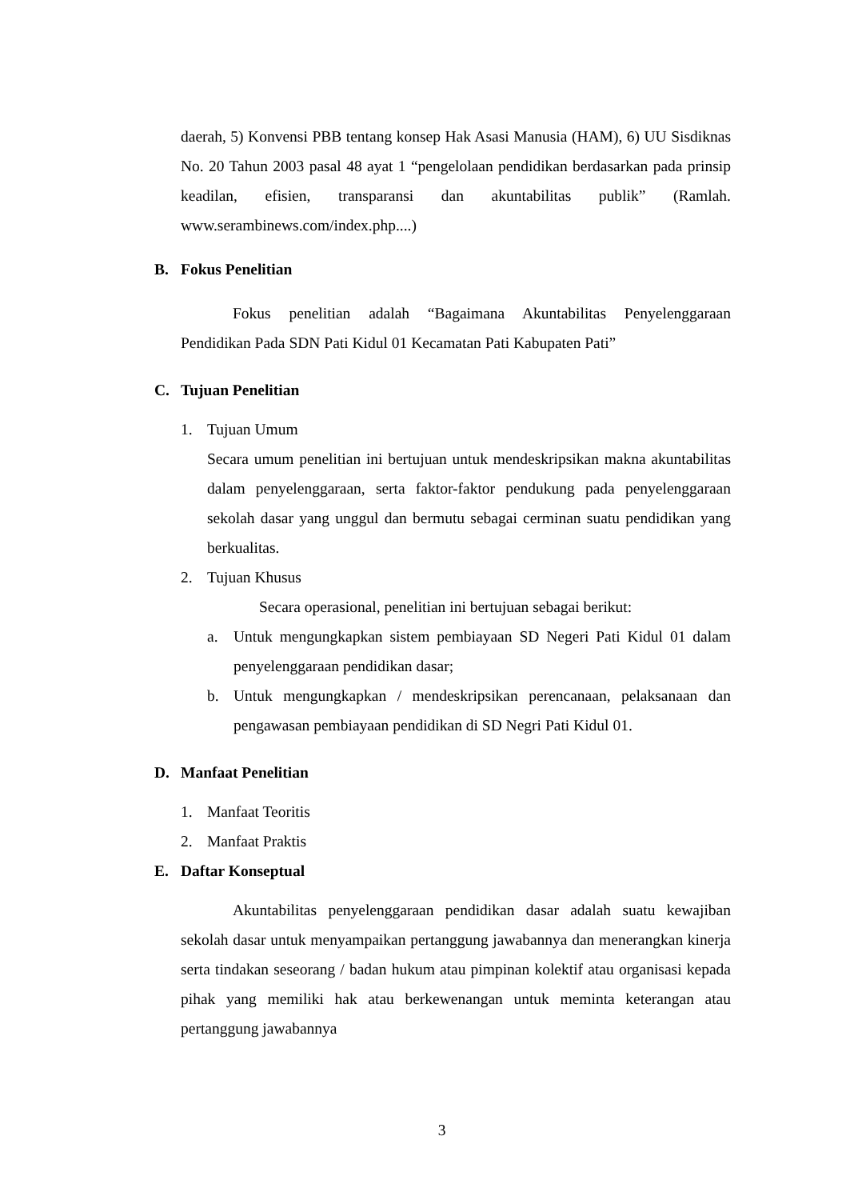daerah, 5) Konvensi PBB tentang konsep Hak Asasi Manusia (HAM), 6) UU Sisdiknas No. 20 Tahun 2003 pasal 48 ayat 1 “pengelolaan pendidikan berdasarkan pada prinsip keadilan, efisien, transparansi dan akuntabilitas publik” (Ramlah. www.serambinews.com/index.php....)
B. Fokus Penelitian
Fokus penelitian adalah “Bagaimana Akuntabilitas Penyelenggaraan Pendidikan Pada SDN Pati Kidul 01 Kecamatan Pati Kabupaten Pati”
C. Tujuan Penelitian
1. Tujuan Umum
Secara umum penelitian ini bertujuan untuk mendeskripsikan makna akuntabilitas dalam penyelenggaraan, serta faktor-faktor pendukung pada penyelenggaraan sekolah dasar yang unggul dan bermutu sebagai cerminan suatu pendidikan yang berkualitas.
2. Tujuan Khusus
Secara operasional, penelitian ini bertujuan sebagai berikut:
a. Untuk mengungkapkan sistem pembiayaan SD Negeri Pati Kidul 01 dalam penyelenggaraan pendidikan dasar;
b. Untuk mengungkapkan / mendeskripsikan perencanaan, pelaksanaan dan pengawasan pembiayaan pendidikan di SD Negri Pati Kidul 01.
D. Manfaat Penelitian
1. Manfaat Teoritis
2. Manfaat Praktis
E. Daftar Konseptual
Akuntabilitas penyelenggaraan pendidikan dasar adalah suatu kewajiban sekolah dasar untuk menyampaikan pertanggung jawabannya dan menerangkan kinerja serta tindakan seseorang / badan hukum atau pimpinan kolektif atau organisasi kepada pihak yang memiliki hak atau berkewenangan untuk meminta keterangan atau pertanggung jawabannya
3